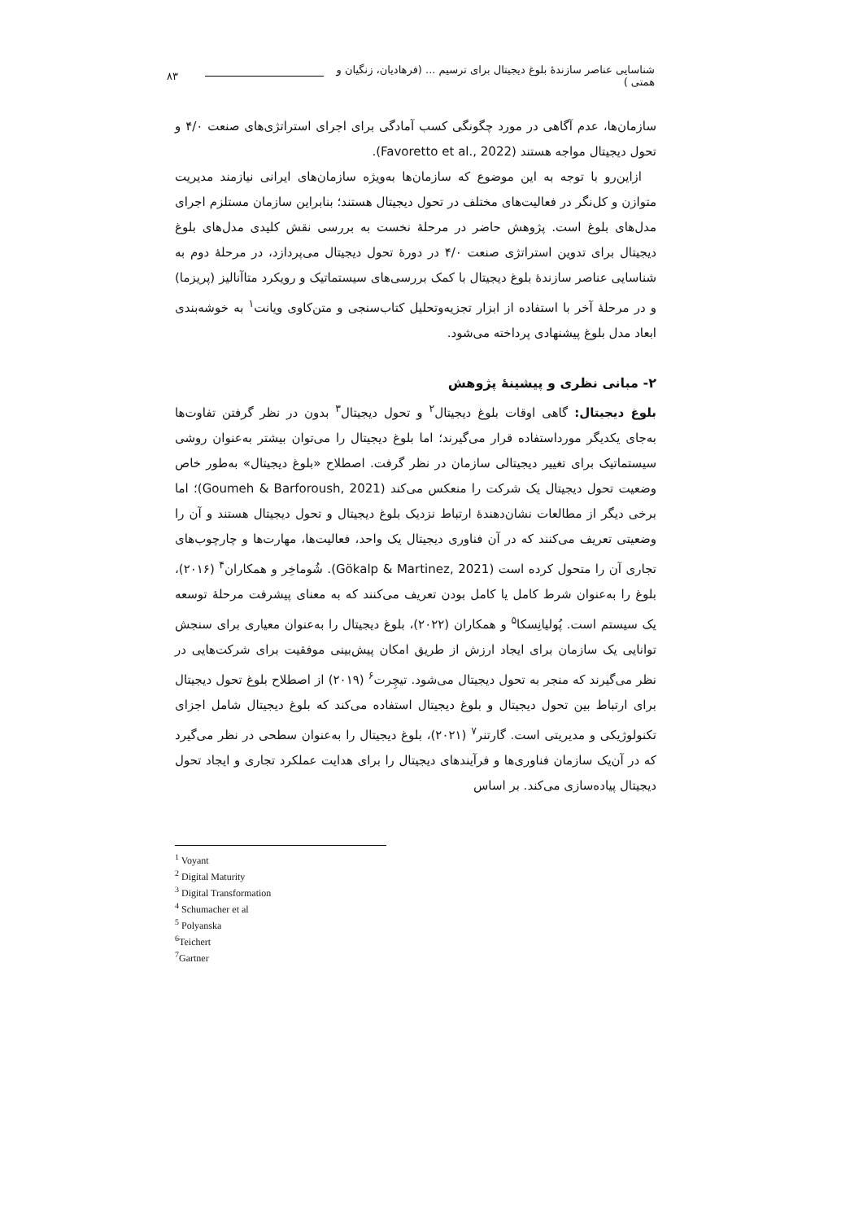۸۳ شناسایی عناصر سازندهٔ بلوغ دیجیتال برای ترسیم ... (فرهادیان، زنگیان و همتی )
سازمان‌ها، عدم آگاهی در مورد چگونگی کسب آمادگی برای اجرای استراتژی‌های صنعت ۴/۰ و تحول دیجیتال مواجه هستند (Favoretto et al., 2022).
ازاین‌رو با توجه به این موضوع که سازمان‌ها به‌ویژه سازمان‌های ایرانی نیازمند مدیریت متوازن و کل‌نگر در فعالیت‌های مختلف در تحول دیجیتال هستند؛ بنابراین سازمان مستلزم اجرای مدل‌های بلوغ است. پژوهش حاضر در مرحلهٔ نخست به بررسی نقش کلیدی مدل‌های بلوغ دیجیتال برای تدوین استراتژی صنعت ۴/۰ در دورهٔ تحول دیجیتال می‌پردازد، در مرحلهٔ دوم به شناسایی عناصر سازندهٔ بلوغ دیجیتال با کمک بررسی‌های سیستماتیک و رویکرد متاآنالیز (پریزما) و در مرحلهٔ آخر با استفاده از ابزار تجزیه‌وتحلیل کتاب‌سنجی و متن‌کاوی ویانت<sup>۱</sup> به خوشه‌بندی ابعاد مدل بلوغ پیشنهادی پرداخته می‌شود.
۲- مبانی نظری و پیشینهٔ پژوهش
بلوغ دیجیتال: گاهی اوقات بلوغ دیجیتال<sup>۲</sup> و تحول دیجیتال<sup>۳</sup> بدون در نظر گرفتن تفاوت‌ها به‌جای یکدیگر مورداستفاده قرار می‌گیرند؛ اما بلوغ دیجیتال را می‌توان بیشتر به‌عنوان روشی سیستماتیک برای تغییر دیجیتالی سازمان در نظر گرفت. اصطلاح «بلوغ دیجیتال» به‌طور خاص وضعیت تحول دیجیتال یک شرکت را منعکس می‌کند (Goumeh & Barforoush, 2021)؛ اما برخی دیگر از مطالعات نشان‌دهندهٔ ارتباط نزدیک بلوغ دیجیتال و تحول دیجیتال هستند و آن را وضعیتی تعریف می‌کنند که در آن فناوری دیجیتال یک واحد، فعالیت‌ها، مهارت‌ها و چارچوب‌های تجاری آن را متحول کرده است (Gökalp & Martinez, 2021). شُوماخِر و همکاران<sup>۴</sup> (۲۰۱۶)، بلوغ را به‌عنوان شرط کامل یا کامل بودن تعریف می‌کنند که به معنای پیشرفت مرحلهٔ توسعه یک سیستم است. پُولیانِسکا<sup>۵</sup> و همکاران (۲۰۲۲)، بلوغ دیجیتال را به‌عنوان معیاری برای سنجش توانایی یک سازمان برای ایجاد ارزش از طریق امکان پیش‌بینی موفقیت برای شرکت‌هایی در نظر می‌گیرند که منجر به تحول دیجیتال می‌شود. تیچِرت<sup>۶</sup> (۲۰۱۹) از اصطلاح بلوغ تحول دیجیتال برای ارتباط بین تحول دیجیتال و بلوغ دیجیتال استفاده می‌کند که بلوغ دیجیتال شامل اجزای تکنولوژیکی و مدیریتی است. گارتنر<sup>۷</sup> (۲۰۲۱)، بلوغ دیجیتال را به‌عنوان سطحی در نظر می‌گیرد که در آن‌یک سازمان فناوری‌ها و فرآیندهای دیجیتال را برای هدایت عملکرد تجاری و ایجاد تحول دیجیتال پیاده‌سازی می‌کند. بر اساس
<sup>1</sup> Voyant
<sup>2</sup> Digital Maturity
<sup>3</sup> Digital Transformation
<sup>4</sup> Schumacher et al
<sup>5</sup> Polyanska
<sup>6</sup> Teichert
<sup>7</sup> Gartner